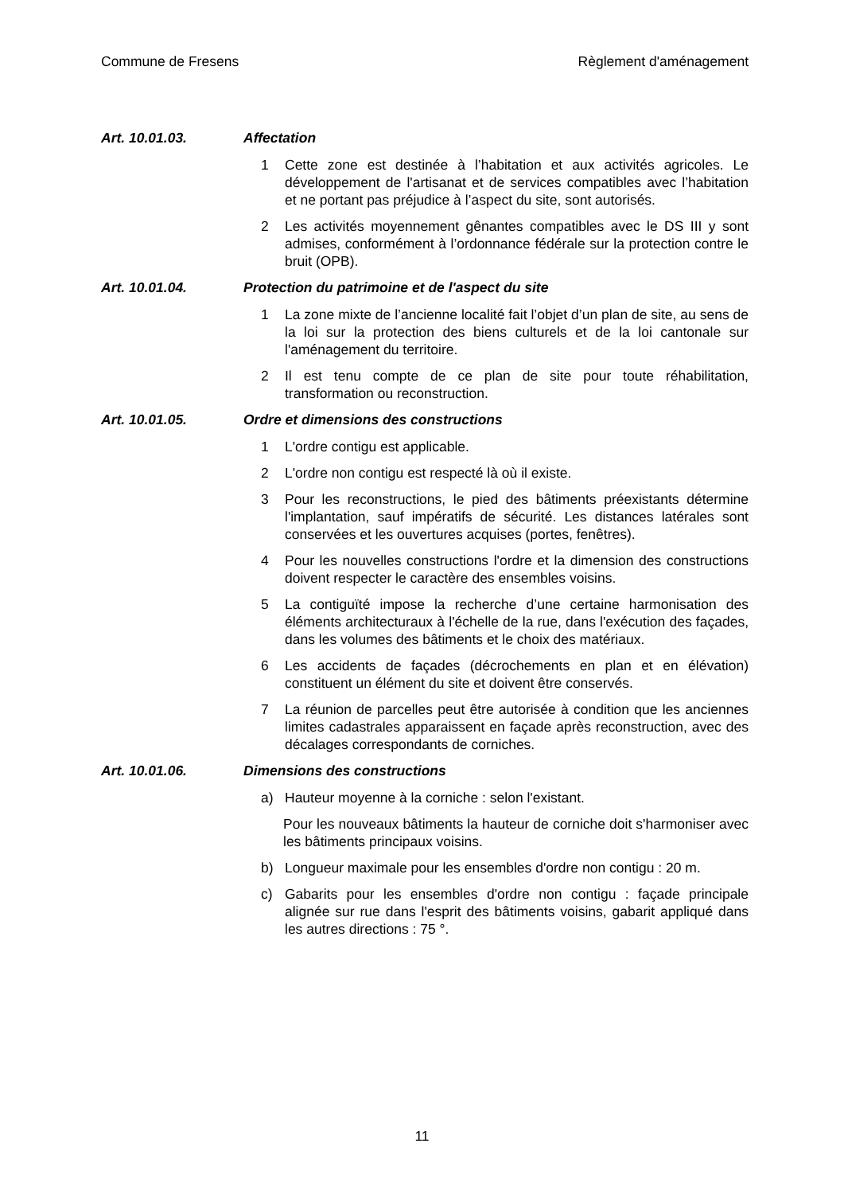Commune de Fresens Règlement d'aménagement
Art. 10.01.03. Affectation
1 Cette zone est destinée à l’habitation et aux activités agricoles. Le développement de l'artisanat et de services compatibles avec l’habitation et ne portant pas préjudice à l’aspect du site, sont autorisés.
2 Les activités moyennement gênantes compatibles avec le DS III y sont admises, conformément à l’ordonnance fédérale sur la protection contre le bruit (OPB).
Art. 10.01.04. Protection du patrimoine et de l'aspect du site
1 La zone mixte de l’ancienne localité fait l’objet d’un plan de site, au sens de la loi sur la protection des biens culturels et de la loi cantonale sur l'aménagement du territoire.
2 Il est tenu compte de ce plan de site pour toute réhabilitation, transformation ou reconstruction.
Art. 10.01.05. Ordre et dimensions des constructions
1 L'ordre contigu est applicable.
2 L'ordre non contigu est respecté là où il existe.
3 Pour les reconstructions, le pied des bâtiments préexistants détermine l'implantation, sauf impératifs de sécurité. Les distances latérales sont conservées et les ouvertures acquises (portes, fenêtres).
4 Pour les nouvelles constructions l'ordre et la dimension des constructions doivent respecter le caractère des ensembles voisins.
5 La contiguïté impose la recherche d’une certaine harmonisation des éléments architecturaux à l'échelle de la rue, dans l'exécution des façades, dans les volumes des bâtiments et le choix des matériaux.
6 Les accidents de façades (décrochements en plan et en élévation) constituent un élément du site et doivent être conservés.
7 La réunion de parcelles peut être autorisée à condition que les anciennes limites cadastrales apparaissent en façade après reconstruction, avec des décalages correspondants de corniches.
Art. 10.01.06. Dimensions des constructions
a) Hauteur moyenne à la corniche : selon l'existant.
Pour les nouveaux bâtiments la hauteur de corniche doit s'harmoniser avec les bâtiments principaux voisins.
b) Longueur maximale pour les ensembles d'ordre non contigu : 20 m.
c) Gabarits pour les ensembles d'ordre non contigu : façade principale alignée sur rue dans l'esprit des bâtiments voisins, gabarit appliqué dans les autres directions : 75 °.
11